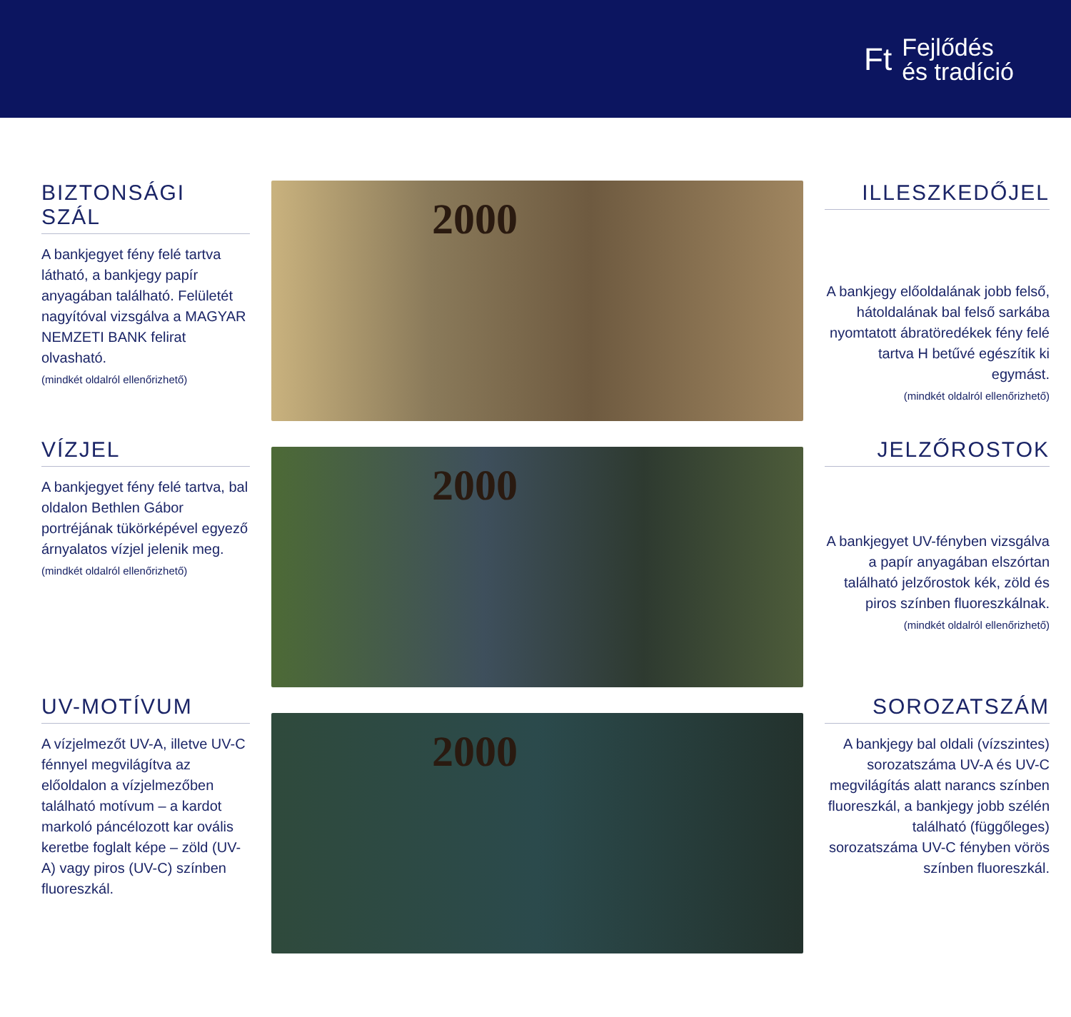Ft Fejlődés
és tradíció
BIZTONSÁGI
SZÁL
A bankjegyet fény felé tartva látható, a bankjegy papír anyagában található. Felületét nagyítóval vizsgálva a MAGYAR NEMZETI BANK felirat olvasható.
(mindkét oldalról ellenőrizhető)
VÍZJEL
A bankjegyet fény felé tartva, bal oldalon Bethlen Gábor portréjának tükörképével egyező árnyalatos vízjel jelenik meg.
(mindkét oldalról ellenőrizhető)
UV-MOTÍVUM
A vízjelmezőt UV-A, illetve UV-C fénnyel megvilágítva az előoldalon a vízjelmezőben található motívum – a kardot markoló páncélozott kar ovális keretbe foglalt képe – zöld (UV-A) vagy piros (UV-C) színben fluoreszkál.
2000
2000
2000
ILLESZKEDŐJEL
A bankjegy előoldalának jobb felső, hátoldalának bal felső sarkába nyomtatott ábratöredékek fény felé tartva H betűvé egészítik ki egymást.
(mindkét oldalról ellenőrizhető)
JELZŐROSTOK
A bankjegyet UV-fényben vizsgálva a papír anyagában elszórtan található jelzőrostok kék, zöld és piros színben fluoreszkálnak.
(mindkét oldalról ellenőrizhető)
SOROZATSZÁM
A bankjegy bal oldali (vízszintes) sorozatszáma UV-A és UV-C megvilágítás alatt narancs színben fluoreszkál, a bankjegy jobb szélén található (függőleges) sorozatszáma UV-C fényben vörös színben fluoreszkál.